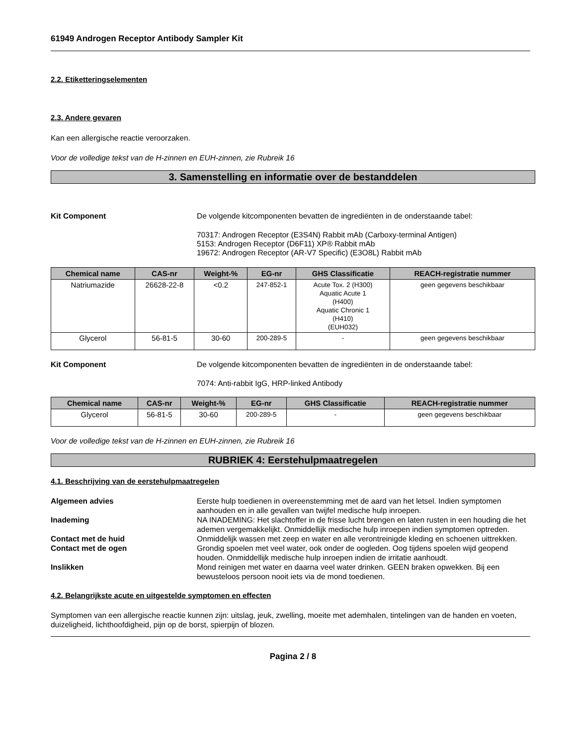61949 Androgen Receptor Antibody Sampler Kit
2.2. Etiketteringselementen
2.3. Andere gevaren
Kan een allergische reactie veroorzaken.
Voor de volledige tekst van de H-zinnen en EUH-zinnen, zie Rubreik 16
3. Samenstelling en informatie over de bestanddelen
Kit Component De volgende kitcomponenten bevatten de ingrediënten in de onderstaande tabel:
70317: Androgen Receptor (E3S4N) Rabbit mAb (Carboxy-terminal Antigen)
5153: Androgen Receptor (D6F11) XP® Rabbit mAb
19672: Androgen Receptor (AR-V7 Specific) (E3O8L) Rabbit mAb
| Chemical name | CAS-nr | Weight-% | EG-nr | GHS Classificatie | REACH-registratie nummer |
| --- | --- | --- | --- | --- | --- |
| Natriumazide | 26628-22-8 | <0.2 | 247-852-1 | Acute Tox. 2 (H300) Aquatic Acute 1 (H400) Aquatic Chronic 1 (H410) (EUH032) | geen gegevens beschikbaar |
| Glycerol | 56-81-5 | 30-60 | 200-289-5 | - | geen gegevens beschikbaar |
Kit Component De volgende kitcomponenten bevatten de ingrediënten in de onderstaande tabel:
7074: Anti-rabbit IgG, HRP-linked Antibody
| Chemical name | CAS-nr | Weight-% | EG-nr | GHS Classificatie | REACH-registratie nummer |
| --- | --- | --- | --- | --- | --- |
| Glycerol | 56-81-5 | 30-60 | 200-289-5 | - | geen gegevens beschikbaar |
Voor de volledige tekst van de H-zinnen en EUH-zinnen, zie Rubreik 16
RUBRIEK 4: Eerstehulpmaatregelen
4.1. Beschrijving van de eerstehulpmaatregelen
Algemeen advies Eerste hulp toedienen in overeenstemming met de aard van het letsel. Indien symptomen aanhouden en in alle gevallen van twijfel medische hulp inroepen.
Inademing NA INADEMING: Het slachtoffer in de frisse lucht brengen en laten rusten in een houding die het ademen vergemakkelijkt. Onmiddellijk medische hulp inroepen indien symptomen optreden.
Contact met de huid Onmiddelijk wassen met zeep en water en alle verontreinigde kleding en schoenen uittrekken.
Contact met de ogen Grondig spoelen met veel water, ook onder de oogleden. Oog tijdens spoelen wijd geopend houden. Onmiddellijk medische hulp inroepen indien de irritatie aanhoudt.
Inslikken Mond reinigen met water en daarna veel water drinken. GEEN braken opwekken. Bij een bewusteloos persoon nooit iets via de mond toedienen.
4.2. Belangrijkste acute en uitgestelde symptomen en effecten
Symptomen van een allergische reactie kunnen zijn: uitslag, jeuk, zwelling, moeite met ademhalen, tintelingen van de handen en voeten, duizeligheid, lichthoofdigheid, pijn op de borst, spierpijn of blozen.
Pagina 2 / 8